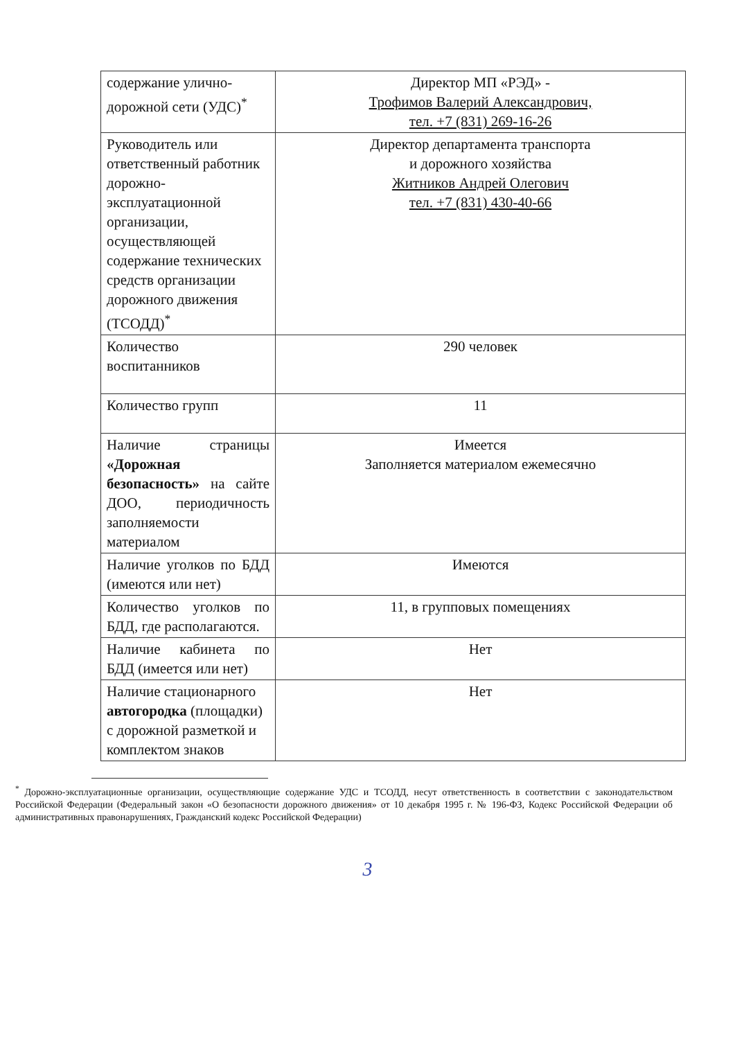| содержание улично-дорожной сети (УДС)<sup>*</sup> | Директор МП «РЭД» - Трофимов Валерий Александрович, тел. +7 (831) 269-16-26 |
| Руководитель или ответственный работник дорожно-эксплуатационной организации, осуществляющей содержание технических средств организации дорожного движения (ТСОДД)<sup>*</sup> | Директор департамента транспорта и дорожного хозяйства Житников Андрей Олегович тел. +7 (831) 430-40-66 |
| Количество воспитанников | 290 человек |
| Количество групп | 11 |
| Наличие страницы «Дорожная безопасность» на сайте ДОО, периодичность заполняемости материалом | Имеется Заполняется материалом ежемесячно |
| Наличие уголков по БДД (имеются или нет) | Имеются |
| Количество уголков по БДД, где располагаются. | 11, в групповых помещениях |
| Наличие кабинета по БДД (имеется или нет) | Нет |
| Наличие стационарного автогородка (площадки) с дорожной разметкой и комплектом знаков | Нет |
<sup>*</sup> Дорожно-эксплуатационные организации, осуществляющие содержание УДС и ТСОДД, несут ответственность в соответствии с законодательством Российской Федерации (Федеральный закон «О безопасности дорожного движения» от 10 декабря 1995 г. № 196-ФЗ, Кодекс Российской Федерации об административных правонарушениях, Гражданский кодекс Российской Федерации)
3